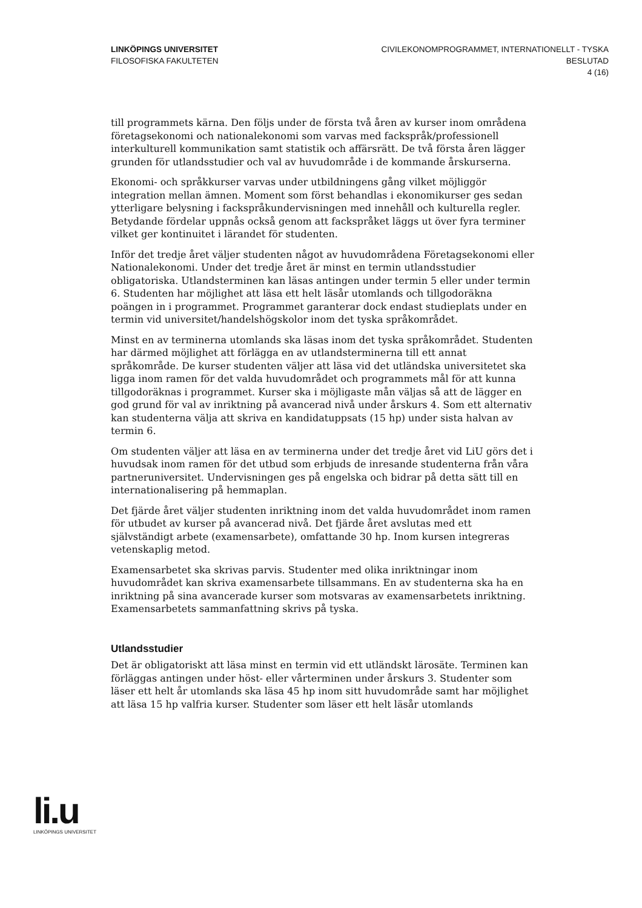LINKÖPINGS UNIVERSITET
FILOSOFISKA FAKULTETEN
CIVILEKONOMPROGRAMMET, INTERNATIONELLT - TYSKA
BESLUTAD
4 (16)
till programmets kärna. Den följs under de första två åren av kurser inom områdena företagsekonomi och nationalekonomi som varvas med fackspråk/professionell interkulturell kommunikation samt statistik och affärsrätt. De två första åren lägger grunden för utlandsstudier och val av huvudområde i de kommande årskurserna.
Ekonomi- och språkkurser varvas under utbildningens gång vilket möjliggör integration mellan ämnen. Moment som först behandlas i ekonomikurser ges sedan ytterligare belysning i fackspråkundervisningen med innehåll och kulturella regler. Betydande fördelar uppnås också genom att fackspråket läggs ut över fyra terminer vilket ger kontinuitet i lärandet för studenten.
Inför det tredje året väljer studenten något av huvudområdena Företagsekonomi eller Nationalekonomi. Under det tredje året är minst en termin utlandsstudier obligatoriska. Utlandsterminen kan läsas antingen under termin 5 eller under termin 6. Studenten har möjlighet att läsa ett helt läsår utomlands och tillgodoräkna poängen in i programmet. Programmet garanterar dock endast studieplats under en termin vid universitet/handelshögskolor inom det tyska språkområdet.
Minst en av terminerna utomlands ska läsas inom det tyska språkområdet. Studenten har därmed möjlighet att förlägga en av utlandsterminerna till ett annat språkområde. De kurser studenten väljer att läsa vid det utländska universitetet ska ligga inom ramen för det valda huvudområdet och programmets mål för att kunna tillgodoräknas i programmet. Kurser ska i möjligaste mån väljas så att de lägger en god grund för val av inriktning på avancerad nivå under årskurs 4. Som ett alternativ kan studenterna välja att skriva en kandidatuppsats (15 hp) under sista halvan av termin 6.
Om studenten väljer att läsa en av terminerna under det tredje året vid LiU görs det i huvudsak inom ramen för det utbud som erbjuds de inresande studenterna från våra partneruniversitet. Undervisningen ges på engelska och bidrar på detta sätt till en internationalisering på hemmaplan.
Det fjärde året väljer studenten inriktning inom det valda huvudområdet inom ramen för utbudet av kurser på avancerad nivå. Det fjärde året avslutas med ett självständigt arbete (examensarbete), omfattande 30 hp. Inom kursen integreras vetenskaplig metod.
Examensarbetet ska skrivas parvis. Studenter med olika inriktningar inom huvudområdet kan skriva examensarbete tillsammans. En av studenterna ska ha en inriktning på sina avancerade kurser som motsvaras av examensarbetets inriktning. Examensarbetets sammanfattning skrivs på tyska.
Utlandsstudier
Det är obligatoriskt att läsa minst en termin vid ett utländskt lärosäte. Terminen kan förläggas antingen under höst- eller vårterminen under årskurs 3. Studenter som läser ett helt år utomlands ska läsa 45 hp inom sitt huvudområde samt har möjlighet att läsa 15 hp valfria kurser. Studenter som läser ett helt läsår utomlands
li.u
LINKÖPINGS UNIVERSITET